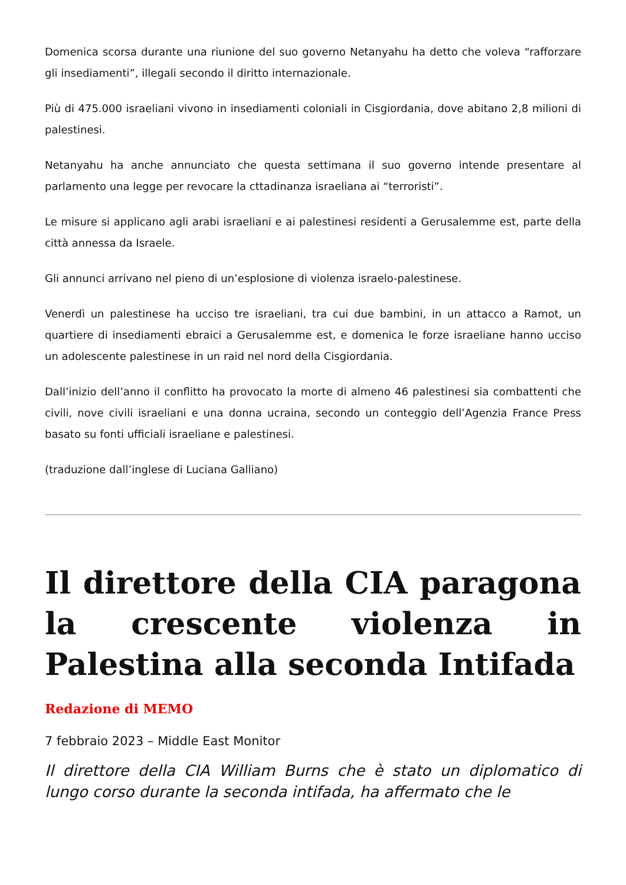Domenica scorsa durante una riunione del suo governo Netanyahu ha detto che voleva “rafforzare gli insediamenti”, illegali secondo il diritto internazionale.
Più di 475.000 israeliani vivono in insediamenti coloniali in Cisgiordania, dove abitano 2,8 milioni di palestinesi.
Netanyahu ha anche annunciato che questa settimana il suo governo intende presentare al parlamento una legge per revocare la cttadinanza israeliana ai “terroristi”.
Le misure si applicano agli arabi israeliani e ai palestinesi residenti a Gerusalemme est, parte della città annessa da Israele.
Gli annunci arrivano nel pieno di un’esplosione di violenza israelo-palestinese.
Venerdì un palestinese ha ucciso tre israeliani, tra cui due bambini, in un attacco a Ramot, un quartiere di insediamenti ebraici a Gerusalemme est, e domenica le forze israeliane hanno ucciso un adolescente palestinese in un raid nel nord della Cisgiordania.
Dall’inizio dell’anno il conflitto ha provocato la morte di almeno 46 palestinesi sia combattenti che civili, nove civili israeliani e una donna ucraina, secondo un conteggio dell’Agenzia France Press basato su fonti ufficiali israeliane e palestinesi.
(traduzione dall’inglese di Luciana Galliano)
Il direttore della CIA paragona la crescente violenza in Palestina alla seconda Intifada
Redazione di MEMO
7 febbraio 2023 – Middle East Monitor
Il direttore della CIA William Burns che è stato un diplomatico di lungo corso durante la seconda intifada, ha affermato che le